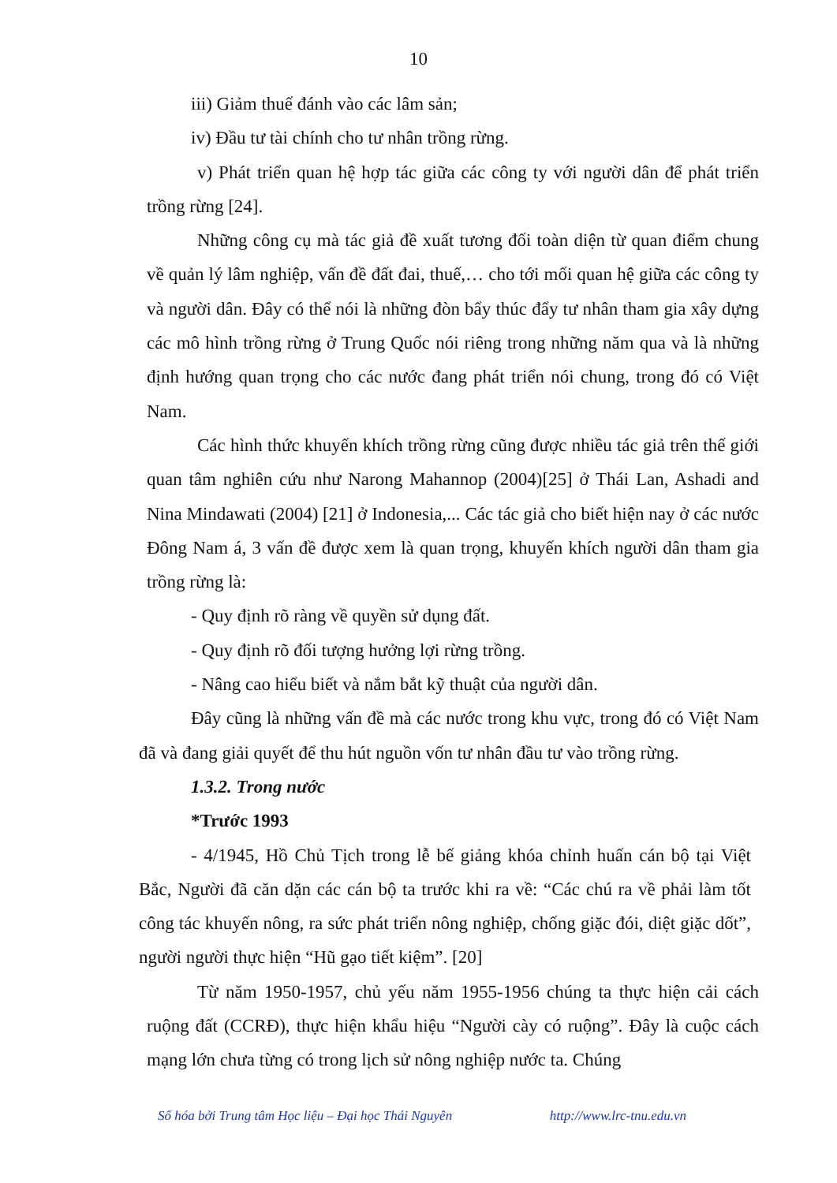10
iii) Giảm thuế đánh vào các lâm sản;
iv) Đầu tư tài chính cho tư nhân trồng rừng.
v) Phát triển quan hệ hợp tác giữa các công ty với người dân để phát triển trồng rừng [24].
Những công cụ mà tác giả đề xuất tương đối toàn diện từ quan điểm chung về quản lý lâm nghiệp, vấn đề đất đai, thuế,… cho tới mối quan hệ giữa các công ty và người dân. Đây có thể nói là những đòn bẩy thúc đẩy tư nhân tham gia xây dựng các mô hình trồng rừng ở Trung Quốc nói riêng trong những năm qua và là những định hướng quan trọng cho các nước đang phát triển nói chung, trong đó có Việt Nam.
Các hình thức khuyến khích trồng rừng cũng được nhiều tác giả trên thế giới quan tâm nghiên cứu như Narong Mahannop (2004)[25] ở Thái Lan, Ashadi and Nina Mindawati (2004) [21] ở Indonesia,... Các tác giả cho biết hiện nay ở các nước Đông Nam á, 3 vấn đề được xem là quan trọng, khuyến khích người dân tham gia trồng rừng là:
- Quy định rõ ràng về quyền sử dụng đất.
- Quy định rõ đối tượng hưởng lợi rừng trồng.
- Nâng cao hiểu biết và nắm bắt kỹ thuật của người dân.
Đây cũng là những vấn đề mà các nước trong khu vực, trong đó có Việt Nam đã và đang giải quyết để thu hút nguồn vốn tư nhân đầu tư vào trồng rừng.
1.3.2. Trong nước
*Trước 1993
- 4/1945, Hồ Chủ Tịch trong lễ bế giảng khóa chỉnh huấn cán bộ tại Việt Bắc, Người đã căn dặn các cán bộ ta trước khi ra về: “Các chú ra về phải làm tốt công tác khuyến nông, ra sức phát triển nông nghiệp, chống giặc đói, diệt giặc dốt”, người người thực hiện “Hũ gạo tiết kiệm”. [20]
Từ năm 1950-1957, chủ yếu năm 1955-1956 chúng ta thực hiện cải cách ruộng đất (CCRĐ), thực hiện khẩu hiệu “Người cày có ruộng”. Đây là cuộc cách mạng lớn chưa từng có trong lịch sử nông nghiệp nước ta. Chúng
Số hóa bởi Trung tâm Học liệu – Đại học Thái Nguyên http://www.lrc-tnu.edu.vn